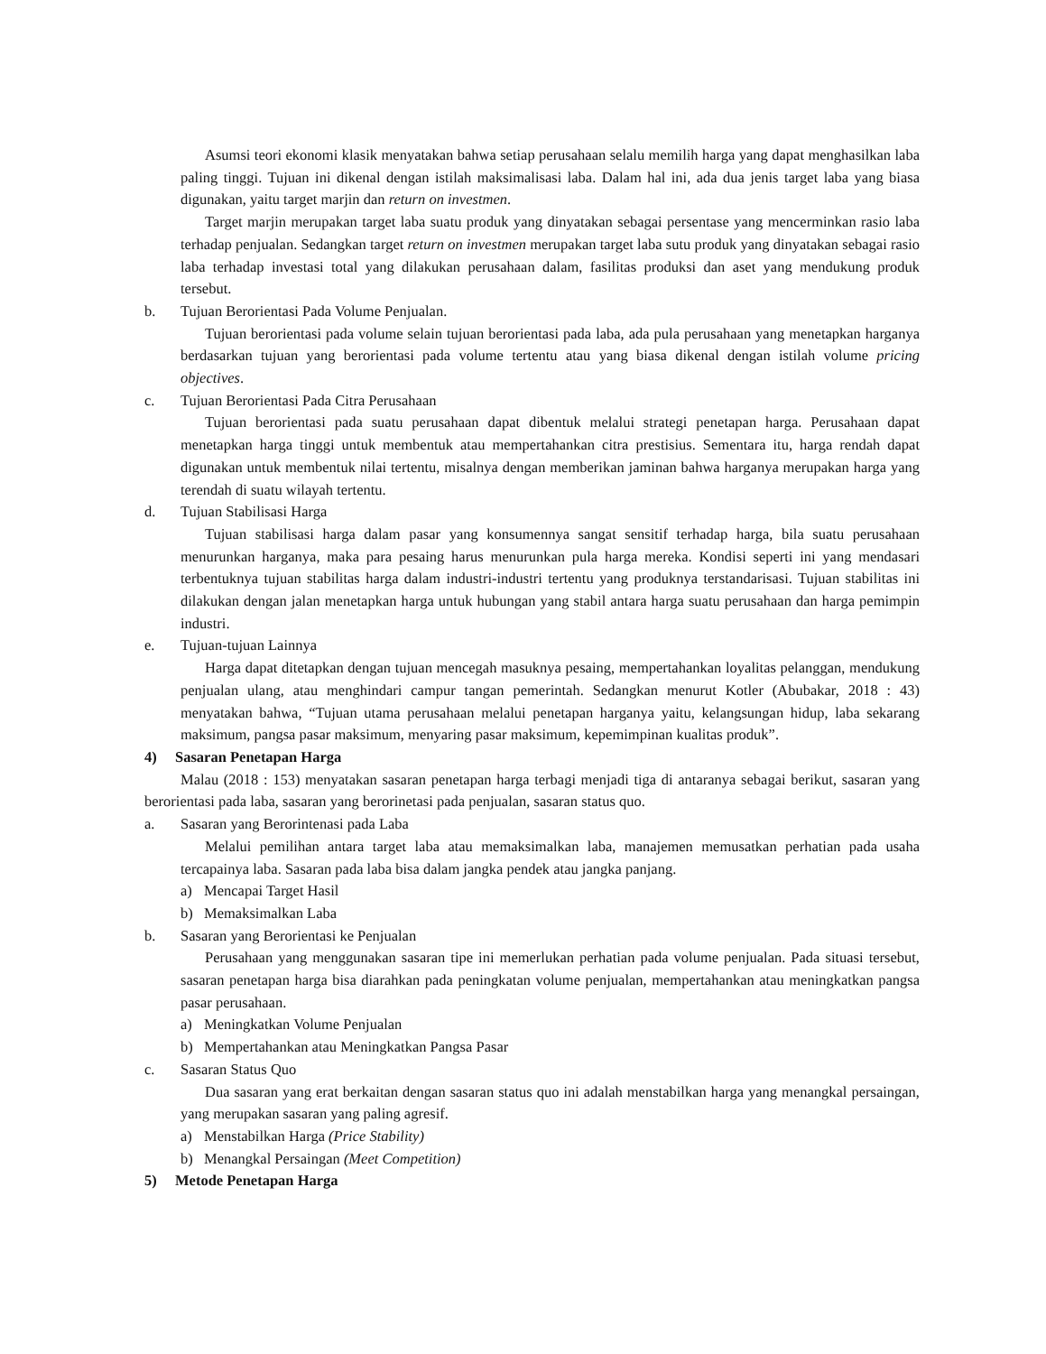Asumsi teori ekonomi klasik menyatakan bahwa setiap perusahaan selalu memilih harga yang dapat menghasilkan laba paling tinggi. Tujuan ini dikenal dengan istilah maksimalisasi laba. Dalam hal ini, ada dua jenis target laba yang biasa digunakan, yaitu target marjin dan return on investmen.
Target marjin merupakan target laba suatu produk yang dinyatakan sebagai persentase yang mencerminkan rasio laba terhadap penjualan. Sedangkan target return on investmen merupakan target laba sutu produk yang dinyatakan sebagai rasio laba terhadap investasi total yang dilakukan perusahaan dalam, fasilitas produksi dan aset yang mendukung produk tersebut.
b. Tujuan Berorientasi Pada Volume Penjualan.
Tujuan berorientasi pada volume selain tujuan berorientasi pada laba, ada pula perusahaan yang menetapkan harganya berdasarkan tujuan yang berorientasi pada volume tertentu atau yang biasa dikenal dengan istilah volume pricing objectives.
c. Tujuan Berorientasi Pada Citra Perusahaan
Tujuan berorientasi pada suatu perusahaan dapat dibentuk melalui strategi penetapan harga. Perusahaan dapat menetapkan harga tinggi untuk membentuk atau mempertahankan citra prestisius. Sementara itu, harga rendah dapat digunakan untuk membentuk nilai tertentu, misalnya dengan memberikan jaminan bahwa harganya merupakan harga yang terendah di suatu wilayah tertentu.
d. Tujuan Stabilisasi Harga
Tujuan stabilisasi harga dalam pasar yang konsumennya sangat sensitif terhadap harga, bila suatu perusahaan menurunkan harganya, maka para pesaing harus menurunkan pula harga mereka. Kondisi seperti ini yang mendasari terbentuknya tujuan stabilitas harga dalam industri-industri tertentu yang produknya terstandarisasi. Tujuan stabilitas ini dilakukan dengan jalan menetapkan harga untuk hubungan yang stabil antara harga suatu perusahaan dan harga pemimpin industri.
e. Tujuan-tujuan Lainnya
Harga dapat ditetapkan dengan tujuan mencegah masuknya pesaing, mempertahankan loyalitas pelanggan, mendukung penjualan ulang, atau menghindari campur tangan pemerintah. Sedangkan menurut Kotler (Abubakar, 2018 : 43) menyatakan bahwa, “Tujuan utama perusahaan melalui penetapan harganya yaitu, kelangsungan hidup, laba sekarang maksimum, pangsa pasar maksimum, menyaring pasar maksimum, kepemimpinan kualitas produk”.
4) Sasaran Penetapan Harga
Malau (2018 : 153) menyatakan sasaran penetapan harga terbagi menjadi tiga di antaranya sebagai berikut, sasaran yang berorientasi pada laba, sasaran yang berorinetasi pada penjualan, sasaran status quo.
a. Sasaran yang Berorintenasi pada Laba
Melalui pemilihan antara target laba atau memaksimalkan laba, manajemen memusatkan perhatian pada usaha tercapainya laba. Sasaran pada laba bisa dalam jangka pendek atau jangka panjang.
a) Mencapai Target Hasil
b) Memaksimalkan Laba
b. Sasaran yang Berorientasi ke Penjualan
Perusahaan yang menggunakan sasaran tipe ini memerlukan perhatian pada volume penjualan. Pada situasi tersebut, sasaran penetapan harga bisa diarahkan pada peningkatan volume penjualan, mempertahankan atau meningkatkan pangsa pasar perusahaan.
a) Meningkatkan Volume Penjualan
b) Mempertahankan atau Meningkatkan Pangsa Pasar
c. Sasaran Status Quo
Dua sasaran yang erat berkaitan dengan sasaran status quo ini adalah menstabilkan harga yang menangkal persaingan, yang merupakan sasaran yang paling agresif.
a) Menstabilkan Harga (Price Stability)
b) Menangkal Persaingan (Meet Competition)
5) Metode Penetapan Harga